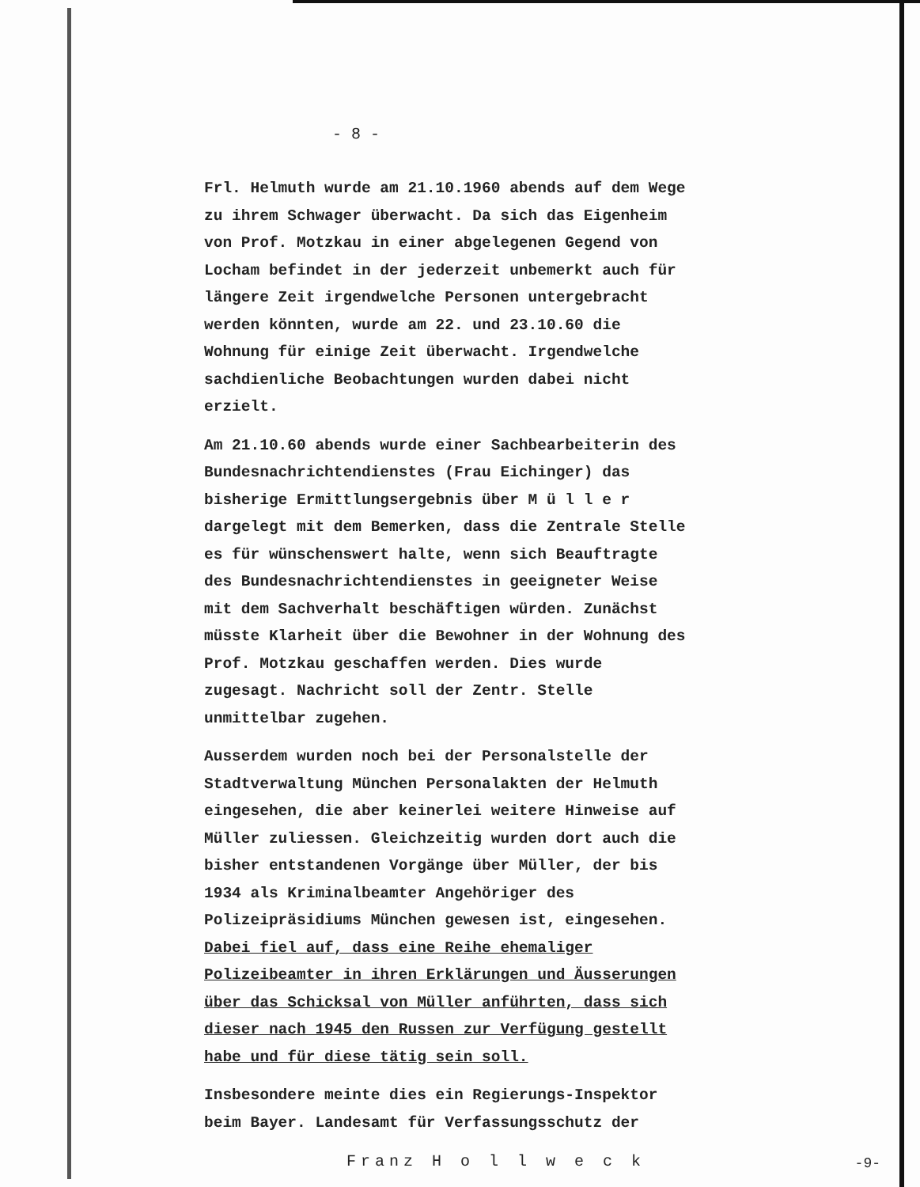- 8 -
Frl. Helmuth wurde am 21.10.1960 abends auf dem Wege zu ihrem Schwager überwacht. Da sich das Eigenheim von Prof. Motzkau in einer abgelegenen Gegend von Locham befindet in der jederzeit unbemerkt auch für längere Zeit irgendwelche Personen untergebracht werden könnten, wurde am 22. und 23.10.60 die Wohnung für einige Zeit überwacht. Irgendwelche sachdienliche Beobachtungen wurden dabei nicht erzielt.
Am 21.10.60 abends wurde einer Sachbearbeiterin des Bundesnachrichtendienstes (Frau Eichinger) das bisherige Ermittlungsergebnis über M ü l l e r dargelegt mit dem Bemerken, dass die Zentrale Stelle es für wünschenswert halte, wenn sich Beauftragte des Bundesnachrichtendienstes in geeigneter Weise mit dem Sachverhalt beschäftigen würden. Zunächst müsste Klarheit über die Bewohner in der Wohnung des Prof. Motzkau geschaffen werden. Dies wurde zugesagt. Nachricht soll der Zentr. Stelle unmittelbar zugehen.
Ausserdem wurden noch bei der Personalstelle der Stadtverwaltung München Personalakten der Helmuth eingesehen, die aber keinerlei weitere Hinweise auf Müller zuliessen. Gleichzeitig wurden dort auch die bisher entstandenen Vorgänge über Müller, der bis 1934 als Kriminalbeamter Angehöriger des Polizeipräsidiums München gewesen ist, eingesehen. Dabei fiel auf, dass eine Reihe ehemaliger Polizeibeamter in ihren Erklärungen und Äusserungen über das Schicksal von Müller anführten, dass sich dieser nach 1945 den Russen zur Verfügung gestellt habe und für diese tätig sein soll.
Insbesondere meinte dies ein Regierungs-Inspektor beim Bayer. Landesamt für Verfassungsschutz der
Franz H o l l w e c k
-9-